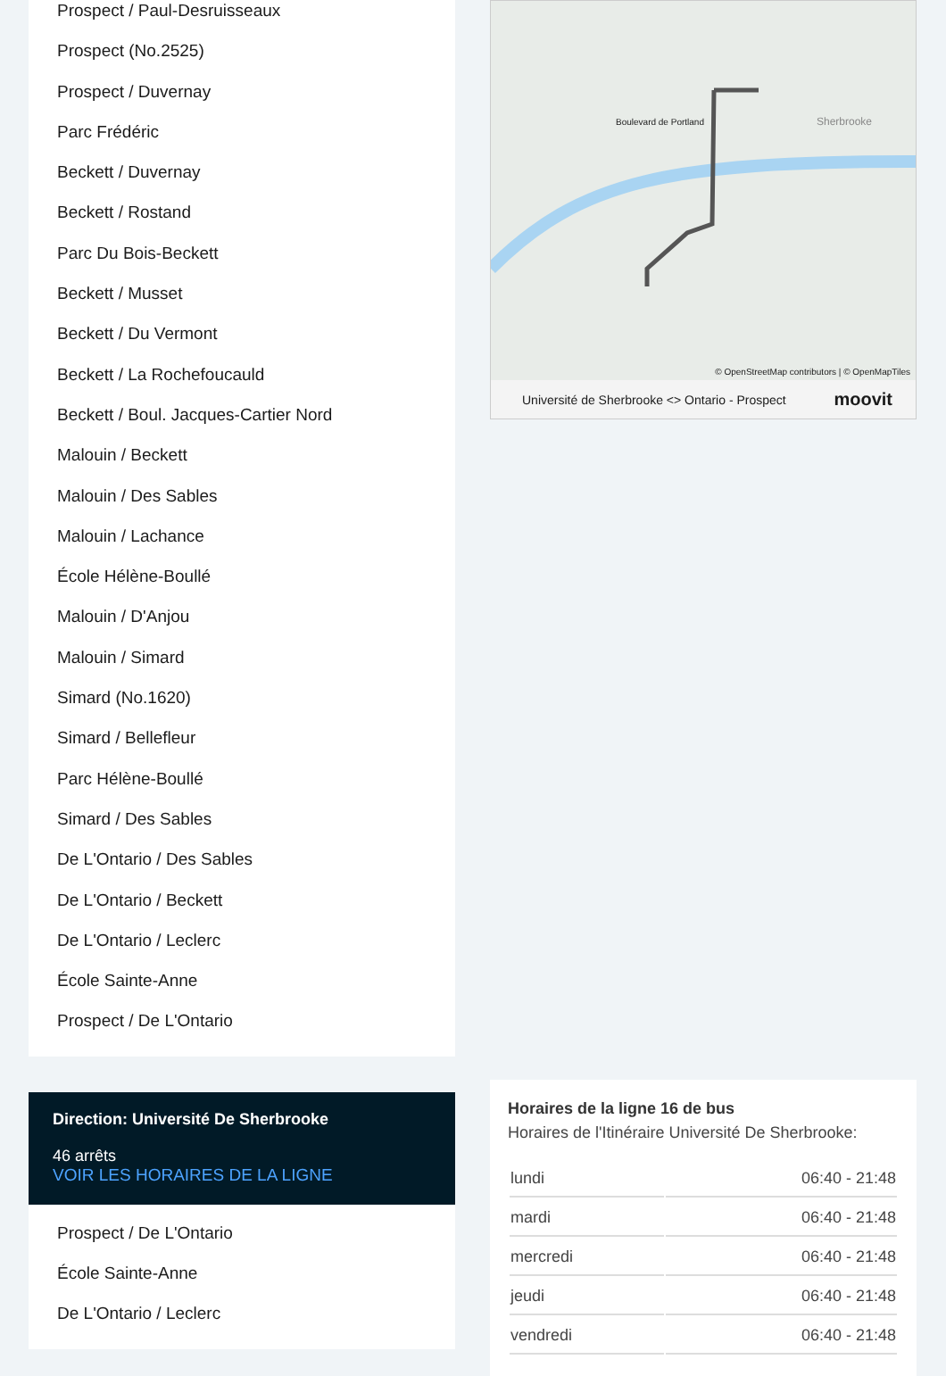Prospect / Paul-Desruisseaux
Prospect (No.2525)
Prospect / Duvernay
Parc Frédéric
Beckett / Duvernay
Beckett / Rostand
Parc Du Bois-Beckett
Beckett / Musset
Beckett / Du Vermont
Beckett / La Rochefoucauld
Beckett / Boul. Jacques-Cartier Nord
Malouin / Beckett
Malouin / Des Sables
Malouin / Lachance
École Hélène-Boullé
Malouin / D'Anjou
Malouin / Simard
Simard (No.1620)
Simard / Bellefleur
Parc Hélène-Boullé
Simard / Des Sables
De L'Ontario / Des Sables
De L'Ontario / Beckett
De L'Ontario / Leclerc
École Sainte-Anne
Prospect / De L'Ontario
Direction: Université De Sherbrooke
46 arrêts
VOIR LES HORAIRES DE LA LIGNE
Prospect / De L'Ontario
École Sainte-Anne
De L'Ontario / Leclerc
Boulevard de Portland Sherbrooke
© OpenStreetMap contributors | © OpenMapTiles
Université de Sherbrooke <> Ontario - Prospect moovit
Horaires de la ligne 16 de bus
Horaires de l'Itinéraire Université De Sherbrooke:
| lundi | 06:40 - 21:48 |
| mardi | 06:40 - 21:48 |
| mercredi | 06:40 - 21:48 |
| jeudi | 06:40 - 21:48 |
| vendredi | 06:40 - 21:48 |